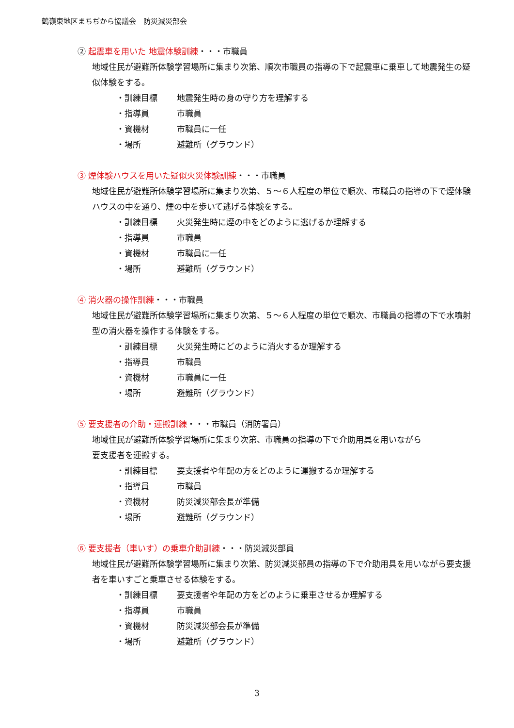鶴嶺東地区まちぢから協議会　防災減災部会
② 起震車を用いた 地震体験訓練・・・市職員
地域住民が避難所体験学習場所に集まり次第、順次市職員の指導の下で起震車に乗車して地震発生の疑似体験をする。
・訓練目標 地震発生時の身の守り方を理解する
・指導員 市職員
・資機材 市職員に一任
・場所 避難所（グラウンド）
③ 煙体験ハウスを用いた疑似火災体験訓練・・・市職員
地域住民が避難所体験学習場所に集まり次第、５～６人程度の単位で順次、市職員の指導の下で煙体験ハウスの中を通り、煙の中を歩いて逃げる体験をする。
・訓練目標 火災発生時に煙の中をどのように逃げるか理解する
・指導員 市職員
・資機材 市職員に一任
・場所 避難所（グラウンド）
④ 消火器の操作訓練・・・市職員
地域住民が避難所体験学習場所に集まり次第、５～６人程度の単位で順次、市職員の指導の下で水噴射型の消火器を操作する体験をする。
・訓練目標 火災発生時にどのように消火するか理解する
・指導員 市職員
・資機材 市職員に一任
・場所 避難所（グラウンド）
⑤ 要支援者の介助・運搬訓練・・・市職員（消防署員）
地域住民が避難所体験学習場所に集まり次第、市職員の指導の下で介助用具を用いながら
要支援者を運搬する。
・訓練目標 要支援者や年配の方をどのように運搬するか理解する
・指導員 市職員
・資機材 防災減災部会長が準備
・場所 避難所（グラウンド）
⑥ 要支援者（車いす）の乗車介助訓練・・・防災減災部員
地域住民が避難所体験学習場所に集まり次第、防災減災部員の指導の下で介助用具を用いながら要支援者を車いすごと乗車させる体験をする。
・訓練目標 要支援者や年配の方をどのように乗車させるか理解する
・指導員 市職員
・資機材 防災減災部会長が準備
・場所 避難所（グラウンド）
3